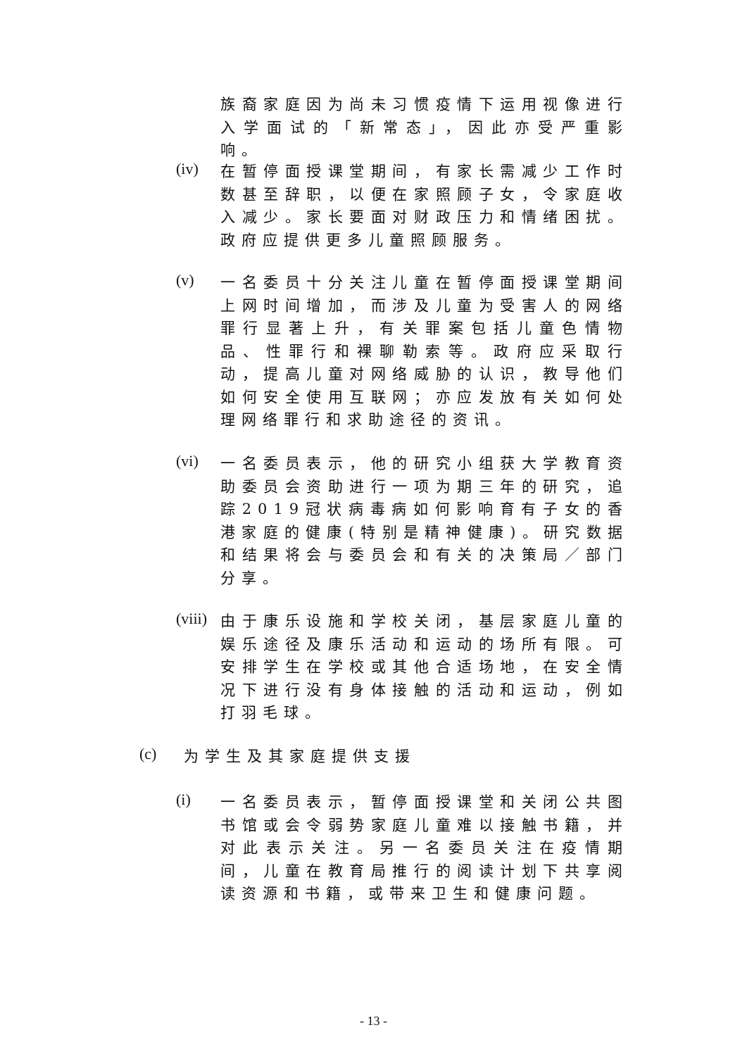族裔家庭因为尚未习惯疫情下运用视像进行入学面试的「新常态」，因此亦受严重影响。
(iv)
在暂停面授课堂期间，有家长需减少工作时数甚至辞职，以便在家照顾子女，令家庭收入减少。家长要面对财政压力和情绪困扰。政府应提供更多儿童照顾服务。
(v)
一名委员十分关注儿童在暂停面授课堂期间上网时间增加，而涉及儿童为受害人的网络罪行显著上升，有关罪案包括儿童色情物品、性罪行和裸聊勒索等。政府应采取行动，提高儿童对网络威胁的认识，教导他们如何安全使用互联网；亦应发放有关如何处理网络罪行和求助途径的资讯。
(vi)
一名委员表示，他的研究小组获大学教育资助委员会资助进行一项为期三年的研究，追踪2019冠状病毒病如何影响育有子女的香港家庭的健康(特别是精神健康)。研究数据和结果将会与委员会和有关的决策局／部门分享。
(viii)
由于康乐设施和学校关闭，基层家庭儿童的娱乐途径及康乐活动和运动的场所有限。可安排学生在学校或其他合适场地，在安全情况下进行没有身体接触的活动和运动，例如打羽毛球。
(c)
为学生及其家庭提供支援
(i)
一名委员表示，暂停面授课堂和关闭公共图书馆或会令弱势家庭儿童难以接触书籍，并对此表示关注。另一名委员关注在疫情期间，儿童在教育局推行的阅读计划下共享阅读资源和书籍，或带来卫生和健康问题。
- 13 -